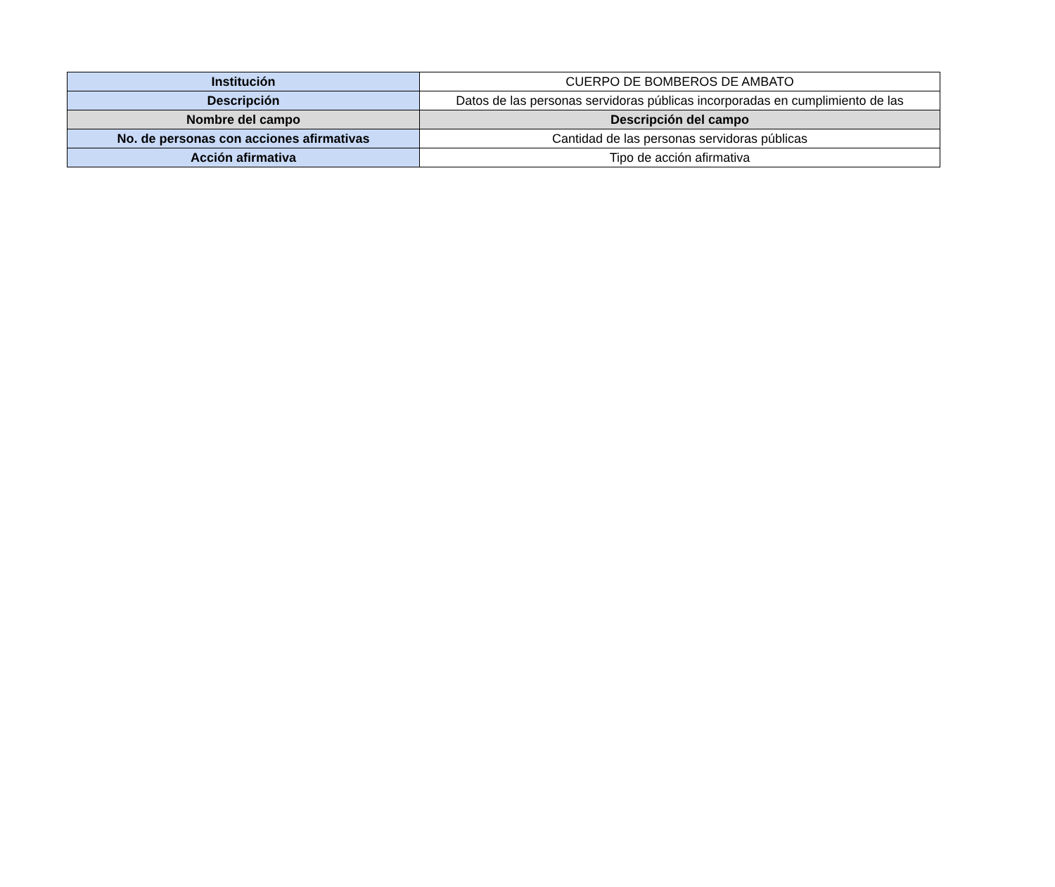| Institución | CUERPO DE BOMBEROS DE AMBATO |
| Descripción | Datos de las personas servidoras públicas incorporadas en cumplimiento de las |
| Nombre del campo | Descripción del campo |
| No. de personas con acciones afirmativas | Cantidad de las personas servidoras públicas |
| Acción afirmativa | Tipo de acción afirmativa |